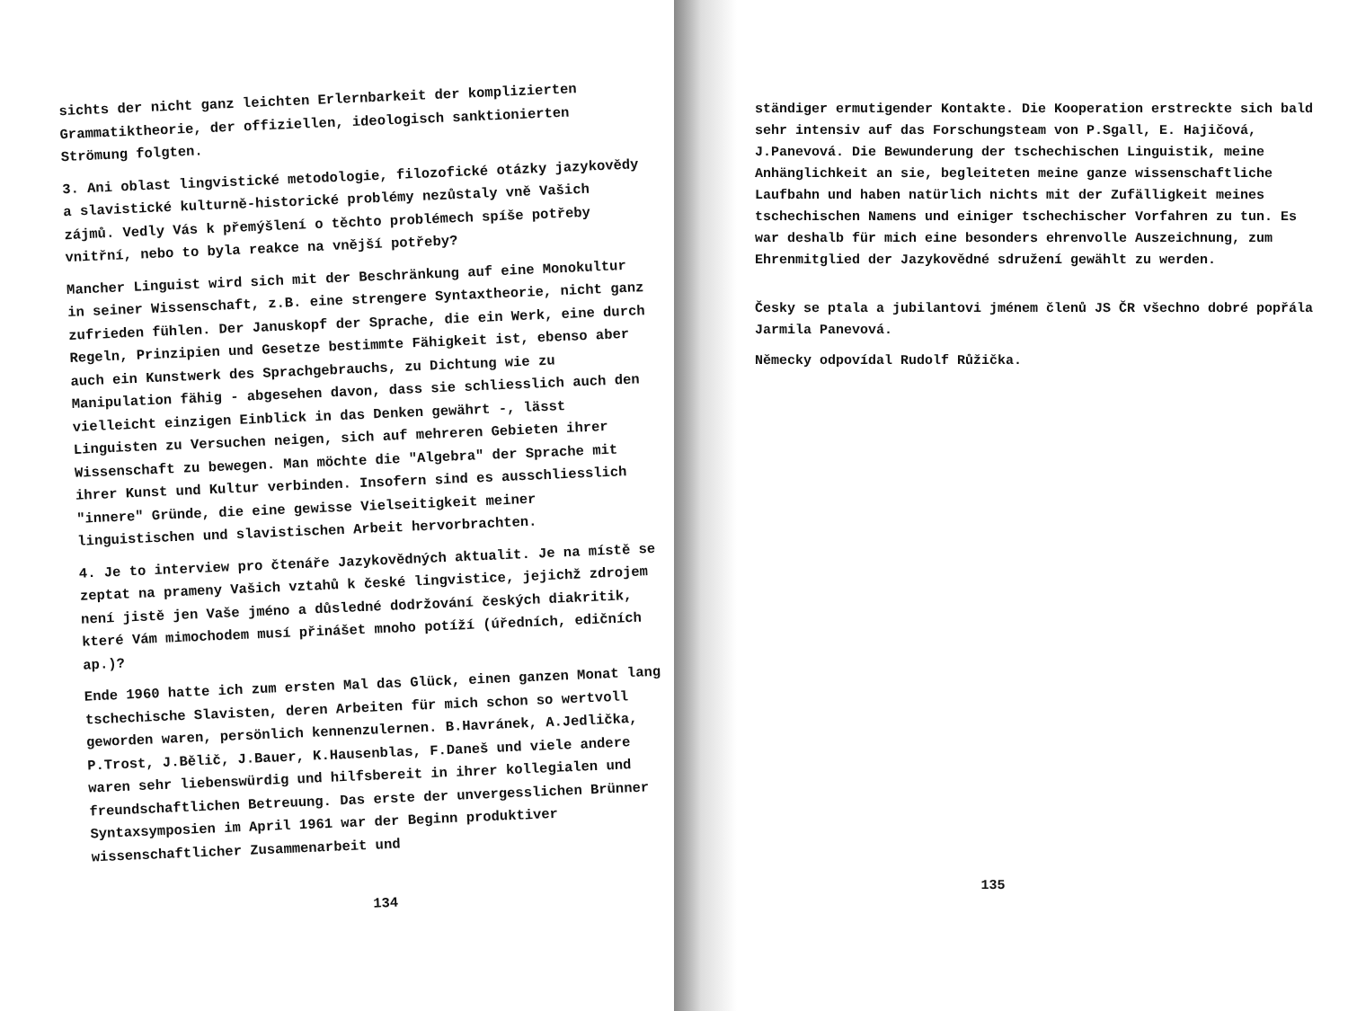sichts der nicht ganz leichten Erlernbarkeit der komplizierten Grammatiktheorie, der offiziellen, ideologisch sanktionierten Strömung folgten.
3. Ani oblast lingvistické metodologie, filozofické otázky jazykovědy a slavistické kulturně-historické problémy nezůstaly vně Vašich zájmů. Vedly Vás k přemýšlení o těchto problémech spíše potřeby vnitřní, nebo to byla reakce na vnější potřeby?
Mancher Linguist wird sich mit der Beschränkung auf eine Monokultur in seiner Wissenschaft, z.B. eine strengere Syntaxtheorie, nicht ganz zufrieden fühlen. Der Januskopf der Sprache, die ein Werk, eine durch Regeln, Prinzipien und Gesetze bestimmte Fähigkeit ist, ebenso aber auch ein Kunstwerk des Sprachgebrauchs, zu Dichtung wie zu Manipulation fähig - abgesehen davon, dass sie schliesslich auch den vielleicht einzigen Einblick in das Denken gewährt -, lässt Linguisten zu Versuchen neigen, sich auf mehreren Gebieten ihrer Wissenschaft zu bewegen. Man möchte die "Algebra" der Sprache mit ihrer Kunst und Kultur verbinden. Insofern sind es ausschliesslich "innere" Gründe, die eine gewisse Vielseitigkeit meiner linguistischen und slavistischen Arbeit hervorbrachten.
4. Je to interview pro čtenáře Jazykovědných aktualit. Je na místě se zeptat na prameny Vašich vztahů k české lingvistice, jejichž zdrojem není jistě jen Vaše jméno a důsledné dodržování českých diakritik, které Vám mimochodem musí přinášet mnoho potíží (úředních, edičních ap.)?
Ende 1960 hatte ich zum ersten Mal das Glück, einen ganzen Monat lang tschechische Slavisten, deren Arbeiten für mich schon so wertvoll geworden waren, persönlich kennenzulernen. B.Havránek, A.Jedlička, P.Trost, J.Bělič, J.Bauer, K.Hausenblas, F.Daneš und viele andere waren sehr liebenswürdig und hilfsbereit in ihrer kollegialen und freundschaftlichen Betreuung. Das erste der unvergesslichen Brünner Syntaxsymposien im April 1961 war der Beginn produktiver wissenschaftlicher Zusammenarbeit und
134
ständiger ermutigender Kontakte. Die Kooperation erstreckte sich bald sehr intensiv auf das Forschungsteam von P.Sgall, E. Hajičová, J.Panevová. Die Bewunderung der tschechischen Linguistik, meine Anhänglichkeit an sie, begleiteten meine ganze wissenschaftliche Laufbahn und haben natürlich nichts mit der Zufälligkeit meines tschechischen Namens und einiger tschechischer Vorfahren zu tun. Es war deshalb für mich eine besonders ehrenvolle Auszeichnung, zum Ehrenmitglied der Jazykovědné sdružení gewählt zu werden.
Česky se ptala a jubilantovi jménem členů JS ČR všechno dobré popřála Jarmila Panevová.
Německy odpovídal Rudolf Růžička.
135